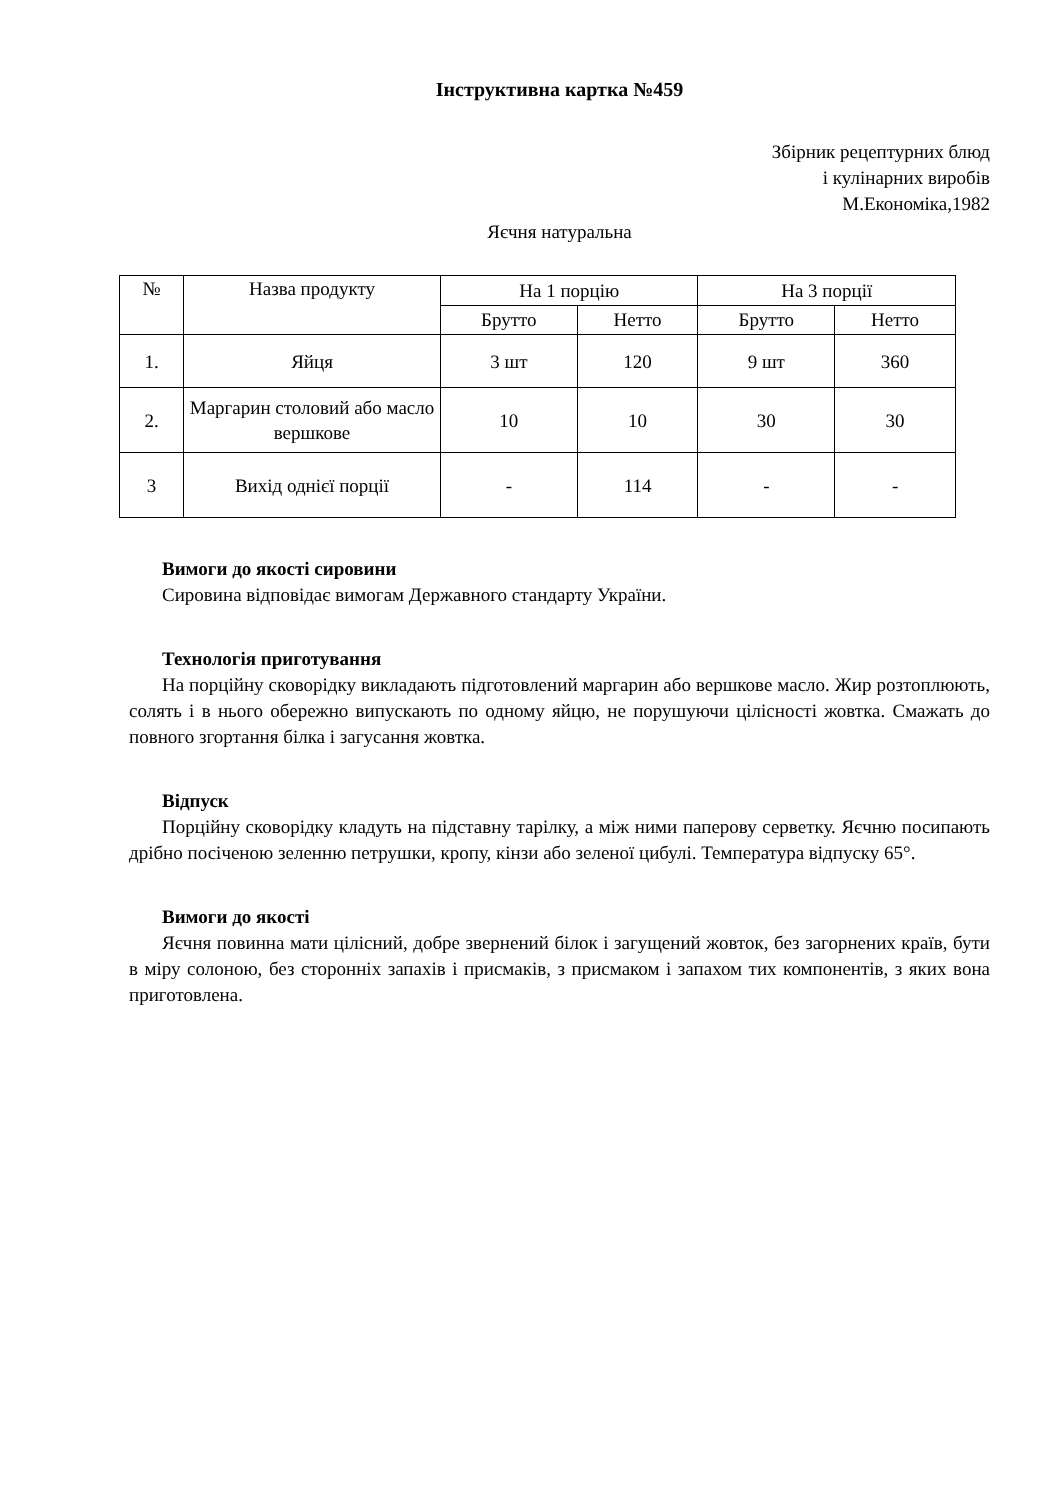Інструктивна картка №459
Збірник рецептурних блюд
і кулінарних виробів
М.Економіка,1982
Яєчня натуральна
| № | Назва продукту | На 1 порцію | | На 3 порції | |
| --- | --- | --- | --- | --- | --- |
| | | Брутто | Нетто | Брутто | Нетто |
| 1. | Яйця | 3 шт | 120 | 9 шт | 360 |
| 2. | Маргарин столовий або масло вершкове | 10 | 10 | 30 | 30 |
| 3 | Вихід однієї порції | - | 114 | - | - |
Вимоги до якості сировини
Сировина відповідає вимогам Державного стандарту України.
Технологія приготування
На порційну сковорідку викладають підготовлений маргарин або вершкове масло. Жир розтоплюють, солять і в нього обережно випускають по одному яйцю, не порушуючи цілісності жовтка. Смажать до повного згортання білка і загусання жовтка.
Відпуск
Порційну сковорідку кладуть на підставну тарілку, а між ними паперову серветку. Яєчню посипають дрібно посіченою зеленню петрушки, кропу, кінзи або зеленої цибулі. Температура відпуску 65°.
Вимоги до якості
Яєчня повинна мати цілісний, добре звернений білок і загущений жовток, без загорнених країв, бути в міру солоною, без сторонніх запахів і присмаків, з присмаком і запахом тих компонентів, з яких вона приготовлена.